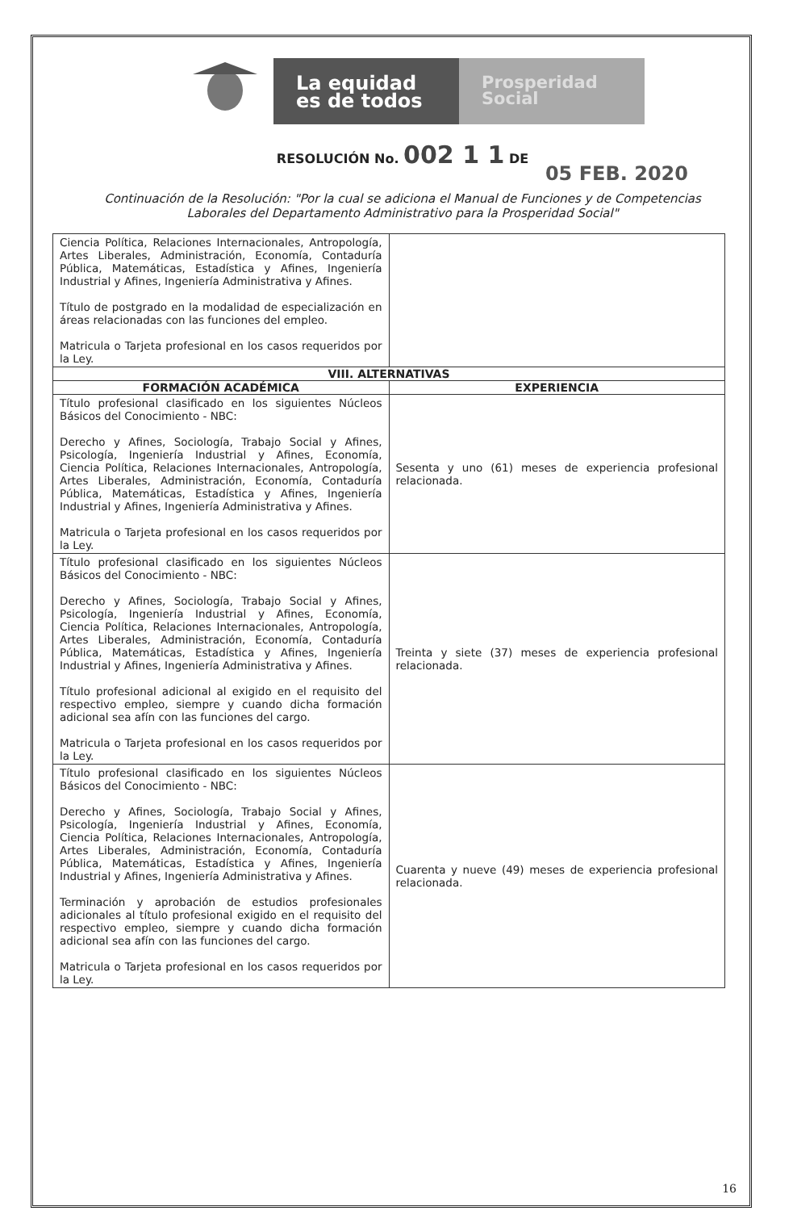La equidad
es de todos
Prosperidad
Social
RESOLUCIÓN No. 002 1 1 DE
05 FEB. 2020
Continuación de la Resolución: "Por la cual se adiciona el Manual de Funciones y de Competencias
Laborales del Departamento Administrativo para la Prosperidad Social"
| Ciencia Política, Relaciones Internacionales, Antropología, Artes Liberales, Administración, Economía, Contaduría Pública, Matemáticas, Estadística y Afines, Ingeniería Industrial y Afines, Ingeniería Administrativa y Afines. Título de postgrado en la modalidad de especialización en áreas relacionadas con las funciones del empleo. Matricula o Tarjeta profesional en los casos requeridos por la Ley. | |
| VIII. ALTERNATIVAS | |
| FORMACIÓN ACADÉMICA | EXPERIENCIA |
| Título profesional clasificado en los siguientes Núcleos Básicos del Conocimiento - NBC: Derecho y Afines, Sociología, Trabajo Social y Afines, Psicología, Ingeniería Industrial y Afines, Economía, Ciencia Política, Relaciones Internacionales, Antropología, Artes Liberales, Administración, Economía, Contaduría Pública, Matemáticas, Estadística y Afines, Ingeniería Industrial y Afines, Ingeniería Administrativa y Afines. Matricula o Tarjeta profesional en los casos requeridos por la Ley. | Sesenta y uno (61) meses de experiencia profesional relacionada. |
| Título profesional clasificado en los siguientes Núcleos Básicos del Conocimiento - NBC: Derecho y Afines, Sociología, Trabajo Social y Afines, Psicología, Ingeniería Industrial y Afines, Economía, Ciencia Política, Relaciones Internacionales, Antropología, Artes Liberales, Administración, Economía, Contaduría Pública, Matemáticas, Estadística y Afines, Ingeniería Industrial y Afines, Ingeniería Administrativa y Afines. Título profesional adicional al exigido en el requisito del respectivo empleo, siempre y cuando dicha formación adicional sea afín con las funciones del cargo. Matricula o Tarjeta profesional en los casos requeridos por la Ley. | Treinta y siete (37) meses de experiencia profesional relacionada. |
| Título profesional clasificado en los siguientes Núcleos Básicos del Conocimiento - NBC: Derecho y Afines, Sociología, Trabajo Social y Afines, Psicología, Ingeniería Industrial y Afines, Economía, Ciencia Política, Relaciones Internacionales, Antropología, Artes Liberales, Administración, Economía, Contaduría Pública, Matemáticas, Estadística y Afines, Ingeniería Industrial y Afines, Ingeniería Administrativa y Afines. Terminación y aprobación de estudios profesionales adicionales al título profesional exigido en el requisito del respectivo empleo, siempre y cuando dicha formación adicional sea afín con las funciones del cargo. Matricula o Tarjeta profesional en los casos requeridos por la Ley. | Cuarenta y nueve (49) meses de experiencia profesional relacionada. |
16